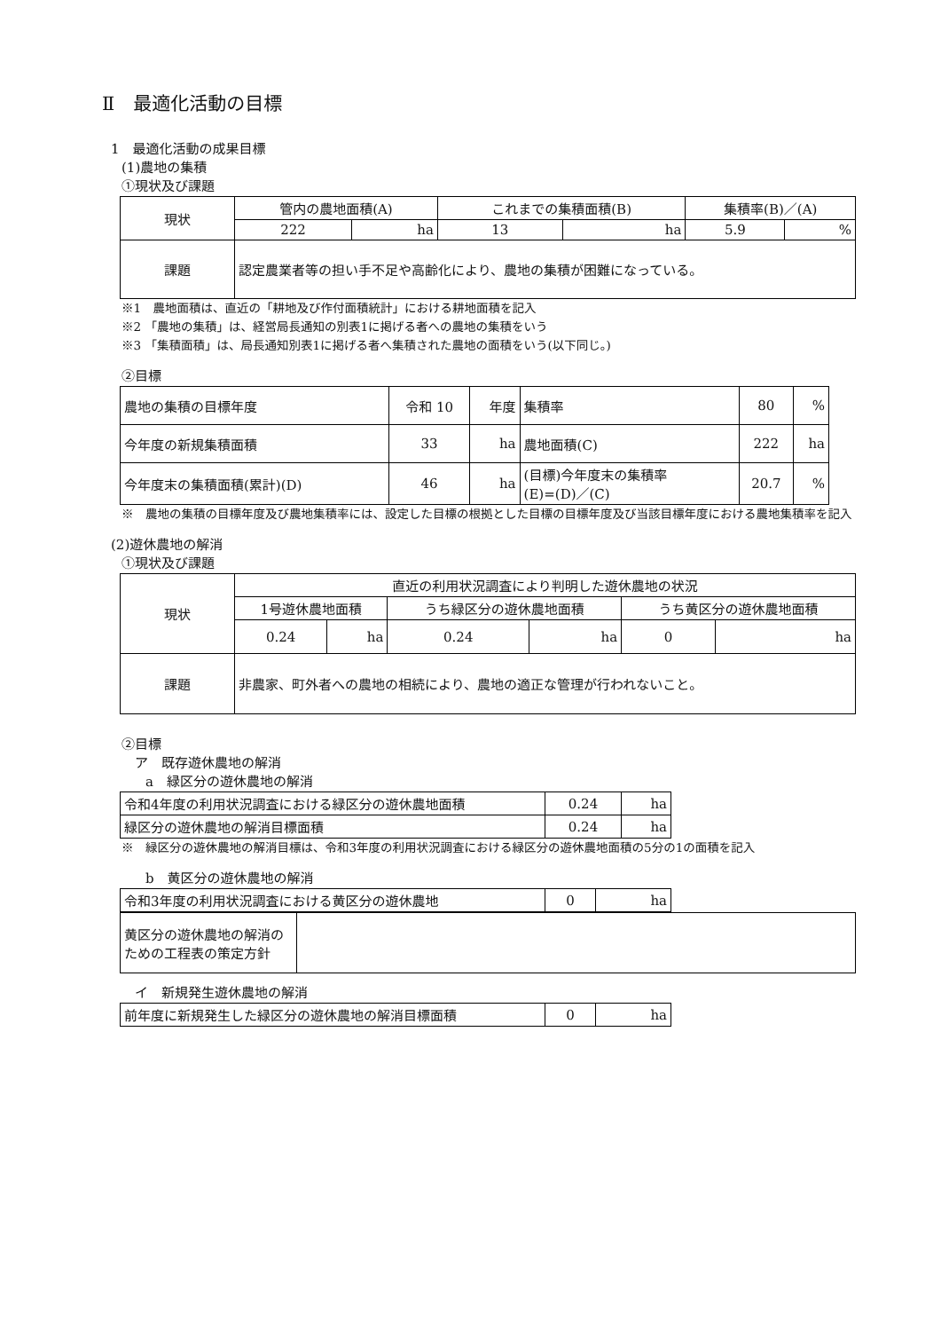Ⅱ　最適化活動の目標
1　最適化活動の成果目標
(1)農地の集積
①現状及び課題
| 現状 | 管内の農地面積(A) | | これまでの集積面積(B) | | 集積率(B)／(A) | |
| --- | --- | --- | --- | --- | --- | --- |
| | 222 | ha | 13 | ha | 5.9 | % |
| 課題 | 認定農業者等の担い手不足や高齢化により、農地の集積が困難になっている。 | | | | | |
※1　農地面積は、直近の「耕地及び作付面積統計」における耕地面積を記入
※2 「農地の集積」は、経営局長通知の別表1に掲げる者への農地の集積をいう
※3 「集積面積」は、局長通知別表1に掲げる者へ集積された農地の面積をいう(以下同じ。)
②目標
| 農地の集積の目標年度 | 令和 10 | 年度 | 集積率 | 80 | % |
| 今年度の新規集積面積 | 33 | ha | 農地面積(C) | 222 | ha |
| 今年度末の集積面積(累計)(D) | 46 | ha | (目標)今年度末の集積率 (E)=(D)／(C) | 20.7 | % |
※　農地の集積の目標年度及び農地集積率には、設定した目標の根拠とした目標の目標年度及び当該目標年度における農地集積率を記入
(2)遊休農地の解消
①現状及び課題
| 現状 | 直近の利用状況調査により判明した遊休農地の状況 | | | | | |
| --- | --- | --- | --- | --- | --- | --- |
| | 1号遊休農地面積 | | うち緑区分の遊休農地面積 | | うち黄区分の遊休農地面積 | |
| | 0.24 | ha | 0.24 | ha | 0 | ha |
| 課題 | 非農家、町外者への農地の相続により、農地の適正な管理が行われないこと。 | | | | | |
②目標
　ア　既存遊休農地の解消
　a　緑区分の遊休農地の解消
| 令和4年度の利用状況調査における緑区分の遊休農地面積 | 0.24 | ha |
| 緑区分の遊休農地の解消目標面積 | 0.24 | ha |
※　緑区分の遊休農地の解消目標は、令和3年度の利用状況調査における緑区分の遊休農地面積の5分の1の面積を記入
　b　黄区分の遊休農地の解消
| 令和3年度の利用状況調査における黄区分の遊休農地 | 0 | ha |
| 黄区分の遊休農地の解消のための工程表の策定方針 | |
　イ　新規発生遊休農地の解消
| 前年度に新規発生した緑区分の遊休農地の解消目標面積 | 0 | ha |